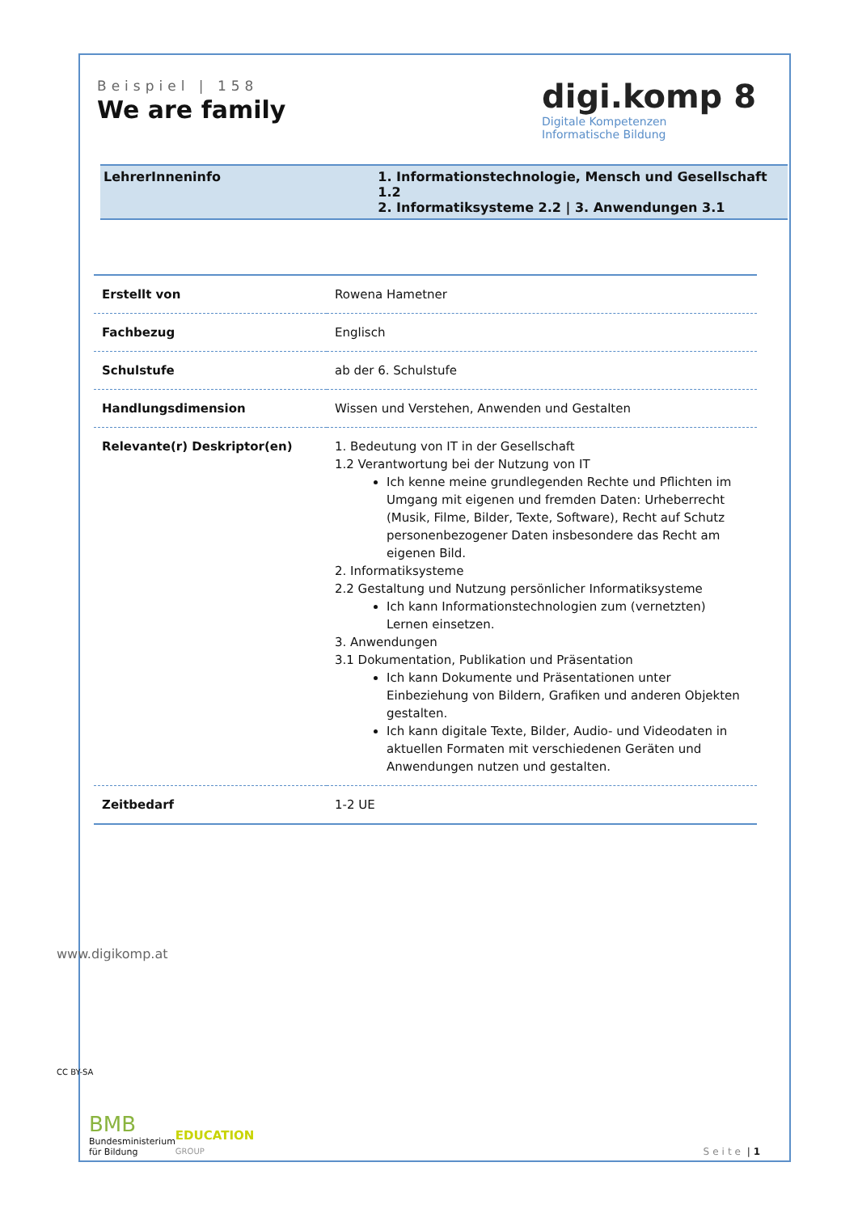Beispiel | 158
We are family
digi.komp 8
Digitale Kompetenzen
Informatische Bildung
LehrerInneninfo 1. Informationstechnologie, Mensch und Gesellschaft 1.2
2. Informatiksysteme 2.2 | 3. Anwendungen 3.1
| Erstellt von | Rowena Hametner |
| Fachbezug | Englisch |
| Schulstufe | ab der 6. Schulstufe |
| Handlungsdimension | Wissen und Verstehen, Anwenden und Gestalten |
| Relevante(r) Deskriptor(en) | 1. Bedeutung von IT in der Gesellschaft 1.2 Verantwortung bei der Nutzung von IT Ich kenne meine grundlegenden Rechte und Pflichten im Umgang mit eigenen und fremden Daten: Urheberrecht (Musik, Filme, Bilder, Texte, Software), Recht auf Schutz personenbezogener Daten insbesondere das Recht am eigenen Bild. 2. Informatiksysteme 2.2 Gestaltung und Nutzung persönlicher Informatiksysteme Ich kann Informationstechnologien zum (vernetzten) Lernen einsetzen. 3. Anwendungen 3.1 Dokumentation, Publikation und Präsentation Ich kann Dokumente und Präsentationen unter Einbeziehung von Bildern, Grafiken und anderen Objekten gestalten. Ich kann digitale Texte, Bilder, Audio- und Videodaten in aktuellen Formaten mit verschiedenen Geräten und Anwendungen nutzen und gestalten. |
| Zeitbedarf | 1-2 UE |
BMB
Bundesministerium
für Bildung
EDUCATION
GROUP
Seite | 1
www.digikomp.at
CC BY-SA